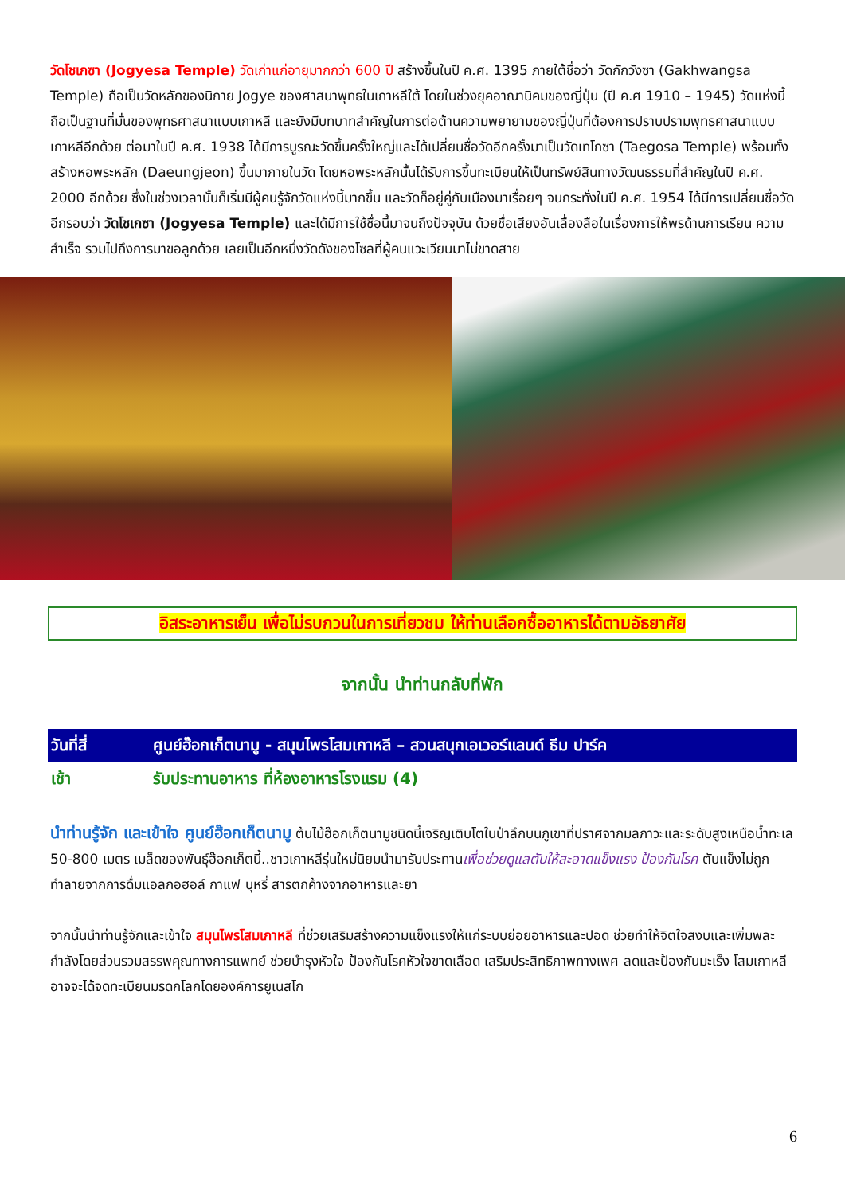วัดโชเกซา (Jogyesa Temple) วัดเก่าแก่อายุมากกว่า 600 ปี สร้างขึ้นในปี ค.ศ. 1395 ภายใต้ชื่อว่า วัดกักวังซา (Gakhwangsa Temple) ถือเป็นวัดหลักของนิกาย Jogye ของศาสนาพุทธในเกาหลีใต้ โดยในช่วงยุคอาณานิคมของญี่ปุ่น (ปี ค.ศ 1910 – 1945) วัดแห่งนี้ถือเป็นฐานที่มั่นของพุทธศาสนาแบบเกาหลี และยังมีบทบาทสำคัญในการต่อต้านความพยายามของญี่ปุ่นที่ต้องการปราบปรามพุทธศาสนาแบบเกาหลีอีกด้วย ต่อมาในปี ค.ศ. 1938 ได้มีการบูรณะวัดขึ้นครั้งใหญ่และได้เปลี่ยนชื่อวัดอีกครั้งมาเป็นวัดเทโกซา (Taegosa Temple) พร้อมทั้งสร้างหอพระหลัก (Daeungjeon) ขึ้นมาภายในวัด โดยหอพระหลักนั้นได้รับการขึ้นทะเบียนให้เป็นทรัพย์สินทางวัฒนธรรมที่สำคัญในปี ค.ศ. 2000 อีกด้วย ซึ่งในช่วงเวลานั้นก็เริ่มมีผู้คนรู้จักวัดแห่งนี้มากขึ้น และวัดก็อยู่คู่กับเมืองมาเรื่อยๆ จนกระทั่งในปี ค.ศ. 1954 ได้มีการเปลี่ยนชื่อวัดอีกรอบว่า วัดโชเกซา (Jogyesa Temple) และได้มีการใช้ชื่อนี้มาจนถึงปัจจุบัน ด้วยชื่อเสียงอันเลื่องลือในเรื่องการให้พรด้านการเรียน ความสำเร็จ รวมไปถึงการมาขอลูกด้วย เลยเป็นอีกหนึ่งวัดดังของโซลที่ผู้คนแวะเวียนมาไม่ขาดสาย
อิสระอาหารเย็น เพื่อไม่รบกวนในการเที่ยวชม ให้ท่านเลือกซื้ออาหารได้ตามอัธยาศัย
จากนั้น นำท่านกลับที่พัก
| วันที่สี่ | ศูนย์ฮ๊อกเก็ตนามู - สมุนไพรโสมเกาหลี – สวนสนุกเอเวอร์แลนด์ ธีม ปาร์ค |
| --- | --- |
| เช้า | รับประทานอาหาร ที่ห้องอาหารโรงแรม (4) |
นำท่านรู้จัก และเข้าใจ ศูนย์ฮ๊อกเก็ตนามู ต้นไม้ฮ๊อกเก็ตนามูชนิดนี้เจริญเติบโตในป่าลึกบนภูเขาที่ปราศจากมลภาวะและระดับสูงเหนือน้ำทะเล 50-800 เมตร เมล็ดของพันธุ์ฮ๊อกเก็ตนี้..ชาวเกาหลีรุ่นใหม่นิยมนำมารับประทานเพื่อช่วยดูแลตับให้สะอาดแข็งแรง ป้องกันโรค ตับแข็งไม่ถูกทำลายจากการดื่มแอลกอฮอล์ กาแฟ บุหรี่ สารตกค้างจากอาหารและยา
จากนั้นนำท่านรู้จักและเข้าใจ สมุนไพรโสมเกาหลี ที่ช่วยเสริมสร้างความแข็งแรงให้แก่ระบบย่อยอาหารและปอด ช่วยทำให้จิตใจสงบและเพิ่มพละกำลังโดยส่วนรวมสรรพคุณทางการแพทย์ ช่วยบำรุงหัวใจ ป้องกันโรคหัวใจขาดเลือด เสริมประสิทธิภาพทางเพศ ลดและป้องกันมะเร็ง โสมเกาหลีอาจจะได้จดทะเบียนมรดกโลกโดยองค์การยูเนสโก
6